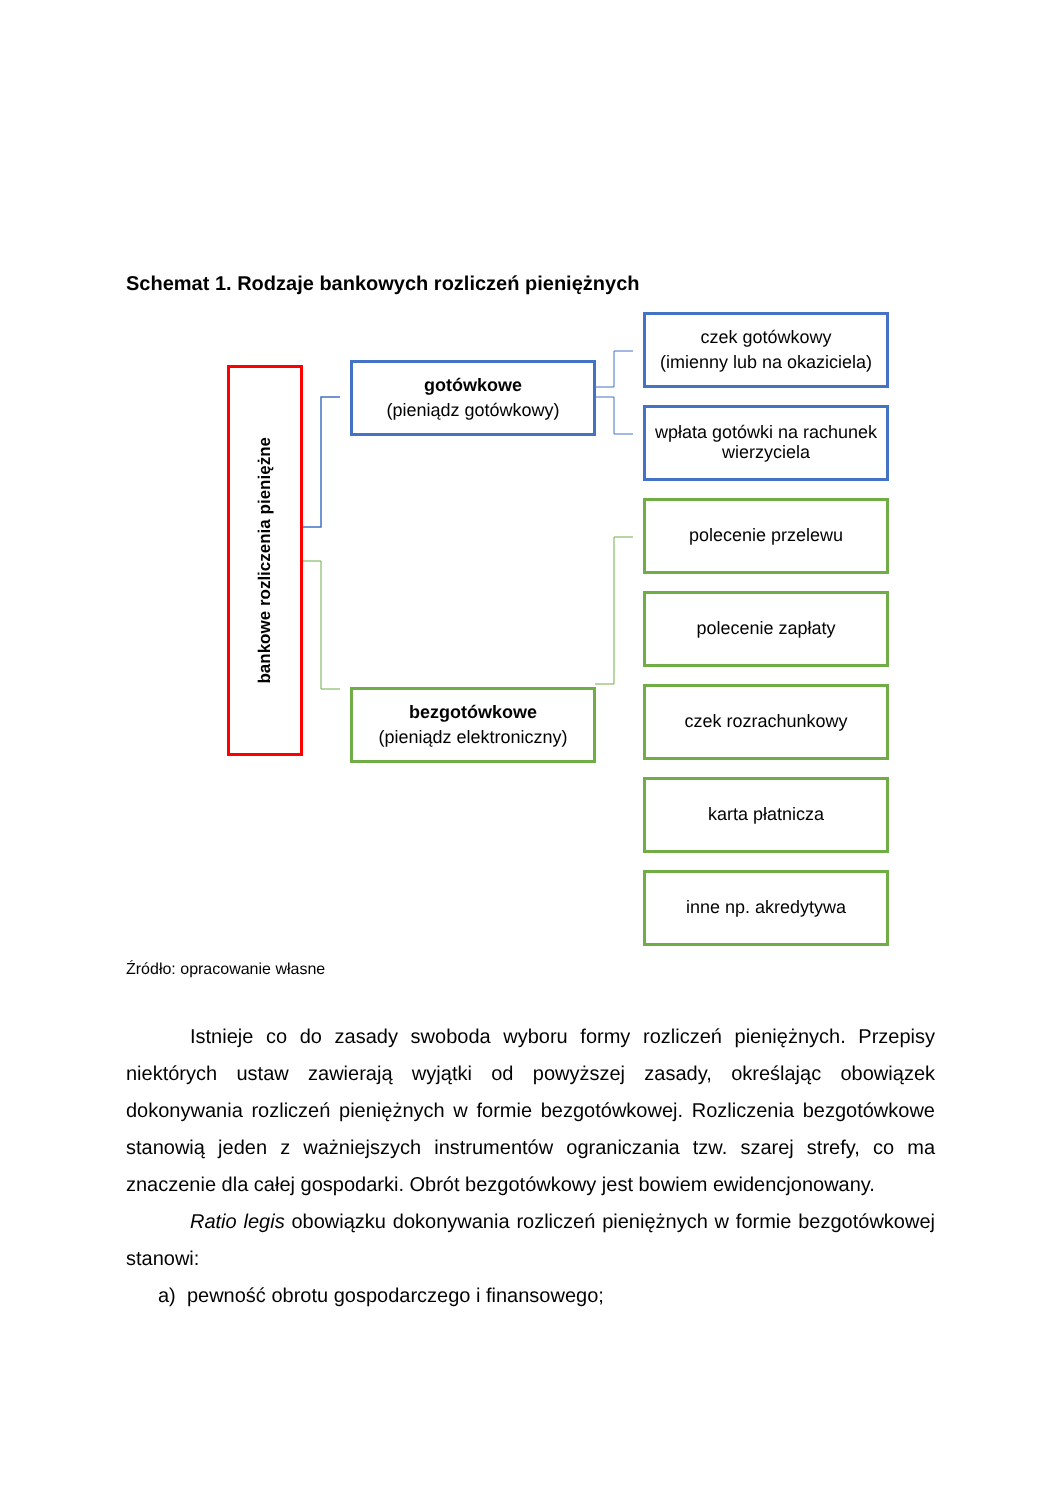Schemat 1. Rodzaje bankowych rozliczeń pieniężnych
bankowe rozliczenia pieniężne
gotówkowe
(pieniądz gotówkowy)
bezgotówkowe
(pieniądz elektroniczny)
czek gotówkowy
(imienny lub na okaziciela)
wpłata gotówki na rachunek wierzyciela
polecenie przelewu
polecenie zapłaty
czek rozrachunkowy
karta płatnicza
inne np. akredytywa
Źródło: opracowanie własne
Istnieje co do zasady swoboda wyboru formy rozliczeń pieniężnych. Przepisy niektórych ustaw zawierają wyjątki od powyższej zasady, określając obowiązek dokonywania rozliczeń pieniężnych w formie bezgotówkowej. Rozliczenia bezgotówkowe stanowią jeden z ważniejszych instrumentów ograniczania tzw. szarej strefy, co ma znaczenie dla całej gospodarki. Obrót bezgotówkowy jest bowiem ewidencjonowany.
Ratio legis obowiązku dokonywania rozliczeń pieniężnych w formie bezgotówkowej stanowi:
a) pewność obrotu gospodarczego i finansowego;